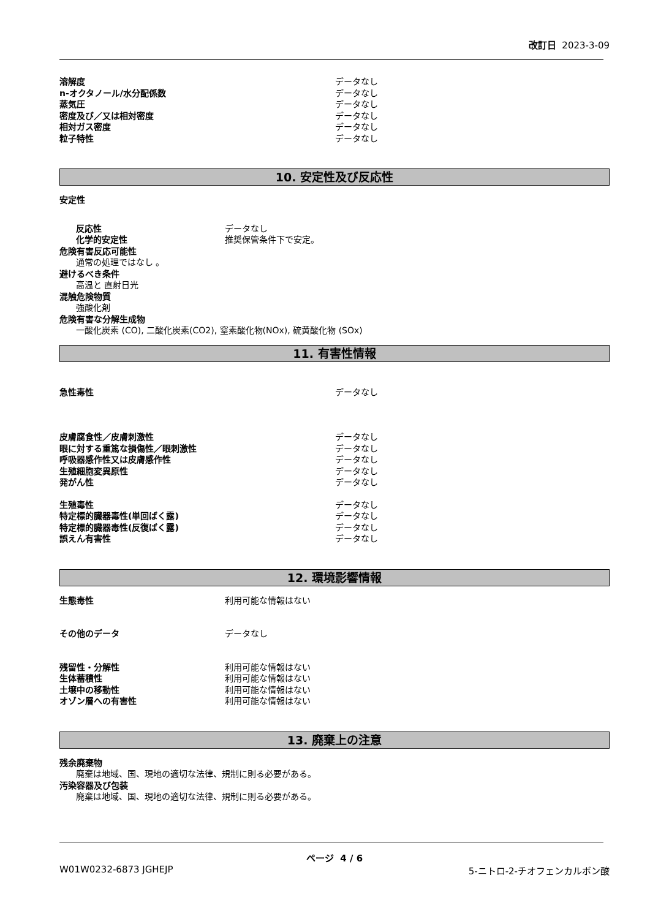改訂日 2023-3-09
溶解度 データなし
n-オクタノール/水分配係数 データなし
蒸気圧 データなし
密度及び／又は相対密度 データなし
相対ガス密度 データなし
粒子特性 データなし
10. 安定性及び反応性
安定性
反応性 データなし
化学的安定性 推奨保管条件下で安定。
危険有害反応可能性
通常の処理ではなし 。
避けるべき条件
高温と 直射日光
混触危険物質
強酸化剤
危険有害な分解生成物
一酸化炭素 (CO), 二酸化炭素(CO2), 窒素酸化物(NOx), 硫黄酸化物 (SOx)
11. 有害性情報
急性毒性 データなし
皮膚腐食性／皮膚刺激性 データなし
眼に対する重篤な損傷性／眼刺激性 データなし
呼吸器感作性又は皮膚感作性 データなし
生殖細胞変異原性 データなし
発がん性 データなし
生殖毒性 データなし
特定標的臓器毒性(単回ばく露) データなし
特定標的臓器毒性(反復ばく露) データなし
誤えん有害性 データなし
12. 環境影響情報
生態毒性 利用可能な情報はない
その他のデータ データなし
残留性・分解性 利用可能な情報はない
生体蓄積性 利用可能な情報はない
土壌中の移動性 利用可能な情報はない
オゾン層への有害性 利用可能な情報はない
13. 廃棄上の注意
残余廃棄物
廃棄は地域、国、現地の適切な法律、規制に則る必要がある。
汚染容器及び包装
廃棄は地域、国、現地の適切な法律、規制に則る必要がある。
ページ 4 / 6
W01W0232-6873 JGHEJP 5-ニトロ-2-チオフェンカルボン酸